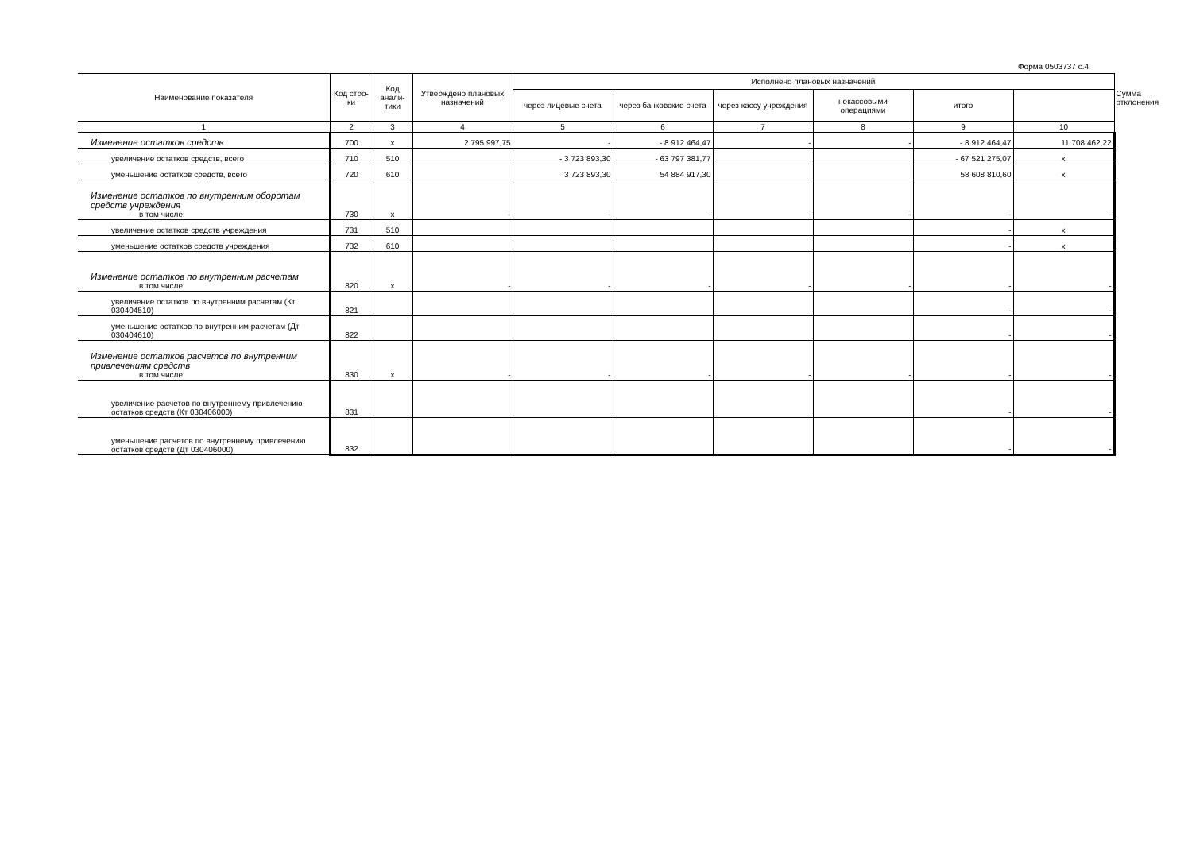Форма 0503737 с.4
| Наименование показателя | Код стро-ки | Код анали-тики | Утверждено плановых назначений | Исполнено плановых назначений | | | | | | Сумма отклонения |
| --- | --- | --- | --- | --- | --- | --- | --- | --- | --- | --- |
| | | | | через лицевые счета | через банковские счета | через кассу учреждения | некассовыми операциями | итого | | |
| 1 | 2 | 3 | 4 | 5 | 6 | 7 | 8 | 9 | 10 | |
| Изменение остатков средств | 700 | x | 2 795 997,75 | - | - 8 912 464,47 | - | - | - 8 912 464,47 | 11 708 462,22 | |
| увеличение остатков средств, всего | 710 | 510 | | - 3 723 893,30 | - 63 797 381,77 | | | - 67 521 275,07 | x | |
| уменьшение остатков средств, всего | 720 | 610 | | 3 723 893,30 | 54 884 917,30 | | | 58 608 810,60 | x | |
| Изменение остатков по внутренним оборотам средств учреждения в том числе: | 730 | x | - | - | - | - | - | - | - | |
| увеличение остатков средств учреждения | 731 | 510 | | | | | | - | x | |
| уменьшение остатков средств учреждения | 732 | 610 | | | | | | - | x | |
| Изменение остатков по внутренним расчетам в том числе: | 820 | x | - | - | - | - | - | - | - | |
| увеличение остатков по внутренним расчетам (Кт 030404510) | 821 | | | | | | | - | - | |
| уменьшение остатков по внутренним расчетам (Дт 030404610) | 822 | | | | | | | - | - | |
| Изменение остатков расчетов по внутренним привлечениям средств в том числе: | 830 | x | - | - | - | - | - | - | - | |
| увеличение расчетов по внутреннему привлечению остатков средств (Кт 030406000) | 831 | | | | | | | - | - | |
| уменьшение расчетов по внутреннему привлечению остатков средств (Дт 030406000) | 832 | | | | | | | - | - | |